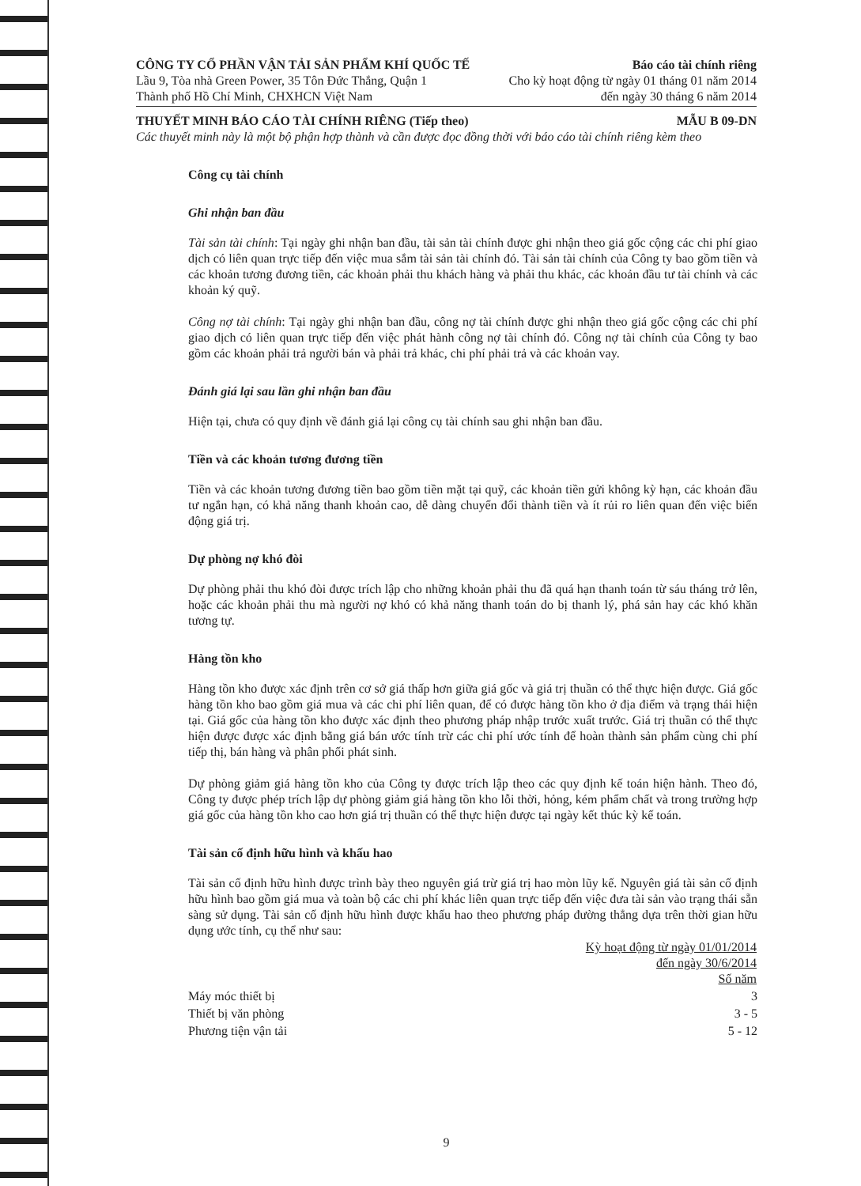CÔNG TY CỔ PHẦN VẬN TẢI SẢN PHẨM KHÍ QUỐC TẾ Báo cáo tài chính riêng
Lầu 9, Tòa nhà Green Power, 35 Tôn Đức Thắng, Quận 1 Cho kỳ hoạt động từ ngày 01 tháng 01 năm 2014
Thành phố Hồ Chí Minh, CHXHCN Việt Nam đến ngày 30 tháng 6 năm 2014
THUYẾT MINH BÁO CÁO TÀI CHÍNH RIÊNG (Tiếp theo) MẪU B 09-DN
Các thuyết minh này là một bộ phận hợp thành và cần được đọc đồng thời với báo cáo tài chính riêng kèm theo
Công cụ tài chính
Ghi nhận ban đầu
Tài sản tài chính: Tại ngày ghi nhận ban đầu, tài sản tài chính được ghi nhận theo giá gốc cộng các chi phí giao dịch có liên quan trực tiếp đến việc mua sắm tài sản tài chính đó. Tài sản tài chính của Công ty bao gồm tiền và các khoản tương đương tiền, các khoản phải thu khách hàng và phải thu khác, các khoản đầu tư tài chính và các khoản ký quỹ.
Công nợ tài chính: Tại ngày ghi nhận ban đầu, công nợ tài chính được ghi nhận theo giá gốc cộng các chi phí giao dịch có liên quan trực tiếp đến việc phát hành công nợ tài chính đó. Công nợ tài chính của Công ty bao gồm các khoản phải trả người bán và phải trả khác, chi phí phải trả và các khoản vay.
Đánh giá lại sau lần ghi nhận ban đầu
Hiện tại, chưa có quy định về đánh giá lại công cụ tài chính sau ghi nhận ban đầu.
Tiền và các khoản tương đương tiền
Tiền và các khoản tương đương tiền bao gồm tiền mặt tại quỹ, các khoản tiền gửi không kỳ hạn, các khoản đầu tư ngắn hạn, có khả năng thanh khoản cao, dễ dàng chuyển đổi thành tiền và ít rủi ro liên quan đến việc biến động giá trị.
Dự phòng nợ khó đòi
Dự phòng phải thu khó đòi được trích lập cho những khoản phải thu đã quá hạn thanh toán từ sáu tháng trở lên, hoặc các khoản phải thu mà người nợ khó có khả năng thanh toán do bị thanh lý, phá sản hay các khó khăn tương tự.
Hàng tồn kho
Hàng tồn kho được xác định trên cơ sở giá thấp hơn giữa giá gốc và giá trị thuần có thể thực hiện được. Giá gốc hàng tồn kho bao gồm giá mua và các chi phí liên quan, để có được hàng tồn kho ở địa điểm và trạng thái hiện tại. Giá gốc của hàng tồn kho được xác định theo phương pháp nhập trước xuất trước. Giá trị thuần có thể thực hiện được được xác định bằng giá bán ước tính trừ các chi phí ước tính để hoàn thành sản phẩm cùng chi phí tiếp thị, bán hàng và phân phối phát sinh.
Dự phòng giảm giá hàng tồn kho của Công ty được trích lập theo các quy định kế toán hiện hành. Theo đó, Công ty được phép trích lập dự phòng giảm giá hàng tồn kho lỗi thời, hỏng, kém phẩm chất và trong trường hợp giá gốc của hàng tồn kho cao hơn giá trị thuần có thể thực hiện được tại ngày kết thúc kỳ kế toán.
Tài sản cố định hữu hình và khấu hao
Tài sản cố định hữu hình được trình bày theo nguyên giá trừ giá trị hao mòn lũy kế. Nguyên giá tài sản cố định hữu hình bao gồm giá mua và toàn bộ các chi phí khác liên quan trực tiếp đến việc đưa tài sản vào trạng thái sẵn sàng sử dụng. Tài sản cố định hữu hình được khấu hao theo phương pháp đường thẳng dựa trên thời gian hữu dụng ước tính, cụ thể như sau:
| | Kỳ hoạt động từ ngày 01/01/2014 đến ngày 30/6/2014 Số năm |
| --- | --- |
| Máy móc thiết bị | 3 |
| Thiết bị văn phòng | 3 - 5 |
| Phương tiện vận tải | 5 - 12 |
9